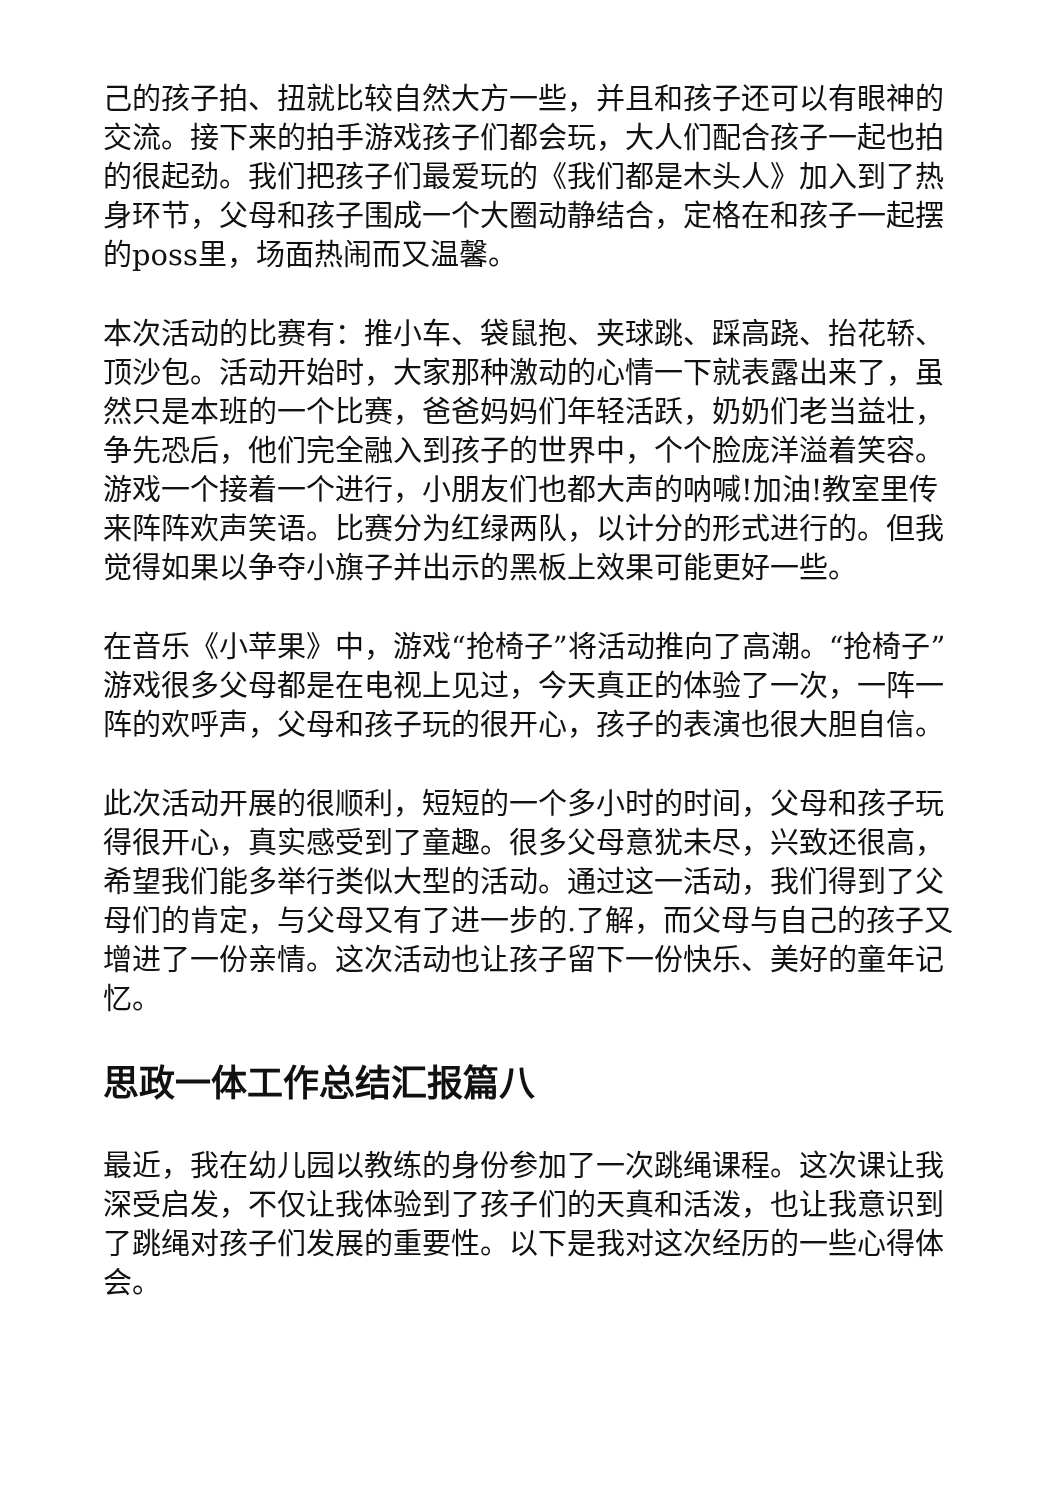己的孩子拍、扭就比较自然大方一些，并且和孩子还可以有眼神的交流。接下来的拍手游戏孩子们都会玩，大人们配合孩子一起也拍的很起劲。我们把孩子们最爱玩的《我们都是木头人》加入到了热身环节，父母和孩子围成一个大圈动静结合，定格在和孩子一起摆的poss里，场面热闹而又温馨。
本次活动的比赛有：推小车、袋鼠抱、夹球跳、踩高跷、抬花轿、顶沙包。活动开始时，大家那种激动的心情一下就表露出来了，虽然只是本班的一个比赛，爸爸妈妈们年轻活跃，奶奶们老当益壮，争先恐后，他们完全融入到孩子的世界中，个个脸庞洋溢着笑容。游戏一个接着一个进行，小朋友们也都大声的呐喊!加油!教室里传来阵阵欢声笑语。比赛分为红绿两队，以计分的形式进行的。但我觉得如果以争夺小旗子并出示的黑板上效果可能更好一些。
在音乐《小苹果》中，游戏“抢椅子”将活动推向了高潮。“抢椅子”游戏很多父母都是在电视上见过，今天真正的体验了一次，一阵一阵的欢呼声，父母和孩子玩的很开心，孩子的表演也很大胆自信。
此次活动开展的很顺利，短短的一个多小时的时间，父母和孩子玩得很开心，真实感受到了童趣。很多父母意犹未尽，兴致还很高，希望我们能多举行类似大型的活动。通过这一活动，我们得到了父母们的肯定，与父母又有了进一步的.了解，而父母与自己的孩子又增进了一份亲情。这次活动也让孩子留下一份快乐、美好的童年记忆。
思政一体工作总结汇报篇八
最近，我在幼儿园以教练的身份参加了一次跳绳课程。这次课让我深受启发，不仅让我体验到了孩子们的天真和活泼，也让我意识到了跳绳对孩子们发展的重要性。以下是我对这次经历的一些心得体会。